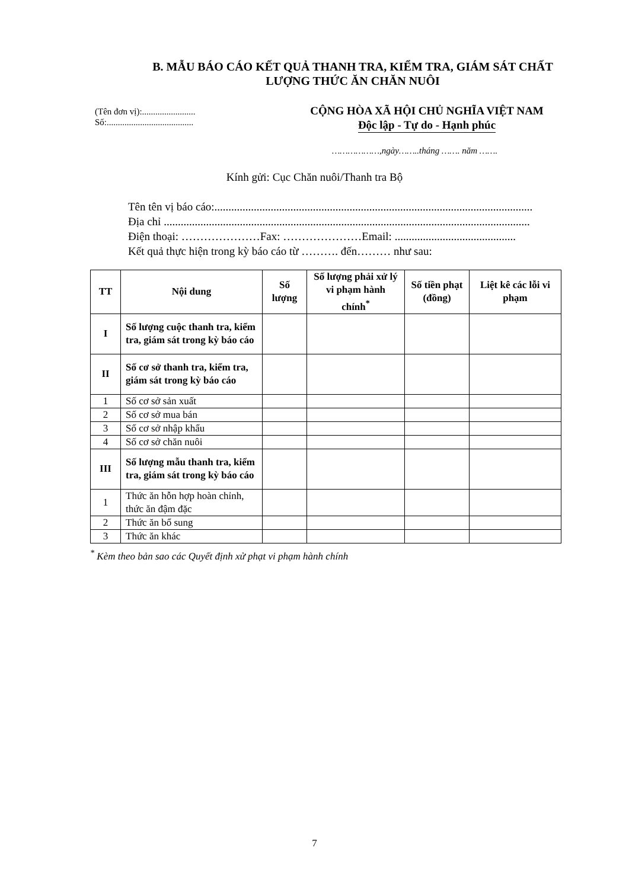B. MẪU BÁO CÁO KẾT QUẢ THANH TRA, KIỂM TRA, GIÁM SÁT CHẤT LƯỢNG THỨC ĂN CHĂN NUÔI
(Tên đơn vị):........................
Số:.......................................
CỘNG HÒA XÃ HỘI CHỦ NGHĨA VIỆT NAM
Độc lập - Tự do - Hạnh phúc
………………,ngày……..tháng ……. năm …….
Kính gửi: Cục Chăn nuôi/Thanh tra Bộ
Tên tên vị báo cáo:.................................................................................................................
Địa chỉ ..................................................................................................................................
Điện thoại: …………………Fax: …………………Email: ...........................................
Kết quả thực hiện trong kỳ báo cáo từ ………. đến……… như sau:
| TT | Nội dung | Số lượng | Số lượng phải xử lý vi phạm hành chính<sup>*</sup> | Số tiền phạt (đồng) | Liệt kê các lỗi vi phạm |
| --- | --- | --- | --- | --- | --- |
| I | Số lượng cuộc thanh tra, kiểm tra, giám sát trong kỳ báo cáo | | | | |
| II | Số cơ sở thanh tra, kiểm tra, giám sát trong kỳ báo cáo | | | | |
| 1 | Số cơ sở sản xuất | | | | |
| 2 | Số cơ sở mua bán | | | | |
| 3 | Số cơ sở nhập khẩu | | | | |
| 4 | Số cơ sở chăn nuôi | | | | |
| III | Số lượng mẫu thanh tra, kiểm tra, giám sát trong kỳ báo cáo | | | | |
| 1 | Thức ăn hỗn hợp hoàn chỉnh, thức ăn đậm đặc | | | | |
| 2 | Thức ăn bổ sung | | | | |
| 3 | Thức ăn khác | | | | |
<sup>*</sup> Kèm theo bản sao các Quyết định xử phạt vi phạm hành chính
7